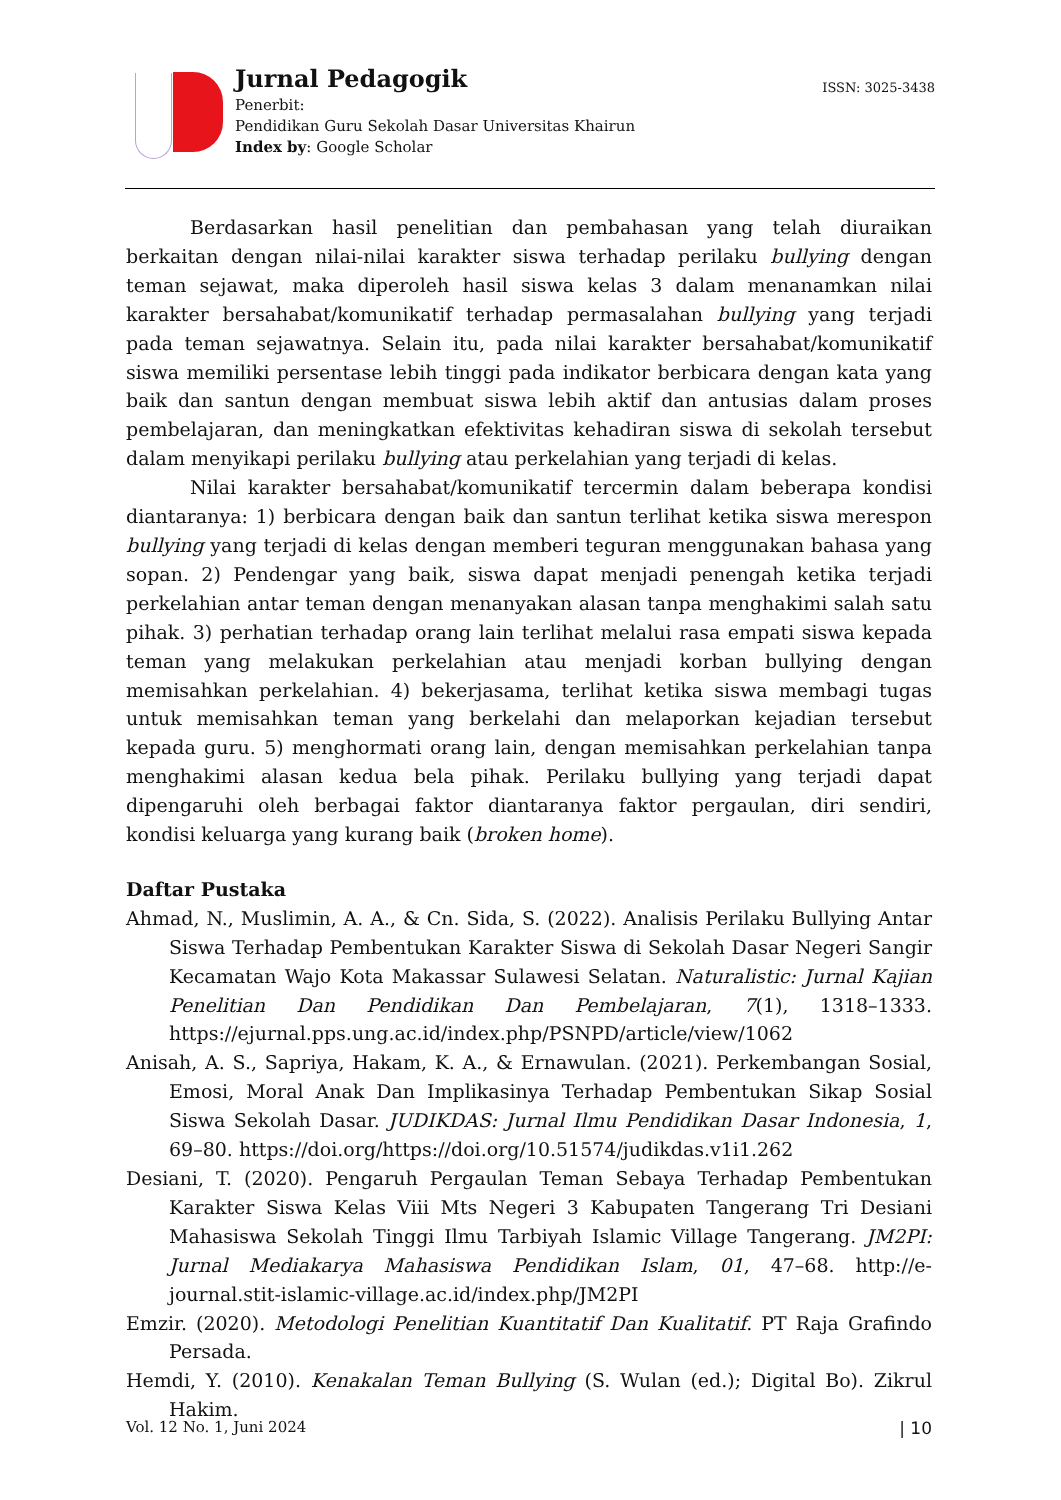Jurnal Pedagogik
Penerbit:
Pendidikan Guru Sekolah Dasar Universitas Khairun
Index by: Google Scholar
ISSN: 3025-3438
Berdasarkan hasil penelitian dan pembahasan yang telah diuraikan berkaitan dengan nilai-nilai karakter siswa terhadap perilaku bullying dengan teman sejawat, maka diperoleh hasil siswa kelas 3 dalam menanamkan nilai karakter bersahabat/komunikatif terhadap permasalahan bullying yang terjadi pada teman sejawatnya. Selain itu, pada nilai karakter bersahabat/komunikatif siswa memiliki persentase lebih tinggi pada indikator berbicara dengan kata yang baik dan santun dengan membuat siswa lebih aktif dan antusias dalam proses pembelajaran, dan meningkatkan efektivitas kehadiran siswa di sekolah tersebut dalam menyikapi perilaku bullying atau perkelahian yang terjadi di kelas.
Nilai karakter bersahabat/komunikatif tercermin dalam beberapa kondisi diantaranya: 1) berbicara dengan baik dan santun terlihat ketika siswa merespon bullying yang terjadi di kelas dengan memberi teguran menggunakan bahasa yang sopan. 2) Pendengar yang baik, siswa dapat menjadi penengah ketika terjadi perkelahian antar teman dengan menanyakan alasan tanpa menghakimi salah satu pihak. 3) perhatian terhadap orang lain terlihat melalui rasa empati siswa kepada teman yang melakukan perkelahian atau menjadi korban bullying dengan memisahkan perkelahian. 4) bekerjasama, terlihat ketika siswa membagi tugas untuk memisahkan teman yang berkelahi dan melaporkan kejadian tersebut kepada guru. 5) menghormati orang lain, dengan memisahkan perkelahian tanpa menghakimi alasan kedua bela pihak. Perilaku bullying yang terjadi dapat dipengaruhi oleh berbagai faktor diantaranya faktor pergaulan, diri sendiri, kondisi keluarga yang kurang baik (broken home).
Daftar Pustaka
Ahmad, N., Muslimin, A. A., & Cn. Sida, S. (2022). Analisis Perilaku Bullying Antar Siswa Terhadap Pembentukan Karakter Siswa di Sekolah Dasar Negeri Sangir Kecamatan Wajo Kota Makassar Sulawesi Selatan. Naturalistic: Jurnal Kajian Penelitian Dan Pendidikan Dan Pembelajaran, 7(1), 1318–1333. https://ejurnal.pps.ung.ac.id/index.php/PSNPD/article/view/1062
Anisah, A. S., Sapriya, Hakam, K. A., & Ernawulan. (2021). Perkembangan Sosial, Emosi, Moral Anak Dan Implikasinya Terhadap Pembentukan Sikap Sosial Siswa Sekolah Dasar. JUDIKDAS: Jurnal Ilmu Pendidikan Dasar Indonesia, 1, 69–80. https://doi.org/https://doi.org/10.51574/judikdas.v1i1.262
Desiani, T. (2020). Pengaruh Pergaulan Teman Sebaya Terhadap Pembentukan Karakter Siswa Kelas Viii Mts Negeri 3 Kabupaten Tangerang Tri Desiani Mahasiswa Sekolah Tinggi Ilmu Tarbiyah Islamic Village Tangerang. JM2PI: Jurnal Mediakarya Mahasiswa Pendidikan Islam, 01, 47–68. http://e-journal.stit-islamic-village.ac.id/index.php/JM2PI
Emzir. (2020). Metodologi Penelitian Kuantitatif Dan Kualitatif. PT Raja Grafindo Persada.
Hemdi, Y. (2010). Kenakalan Teman Bullying (S. Wulan (ed.); Digital Bo). Zikrul Hakim.
Vol. 12 No. 1, Juni 2024 | 10